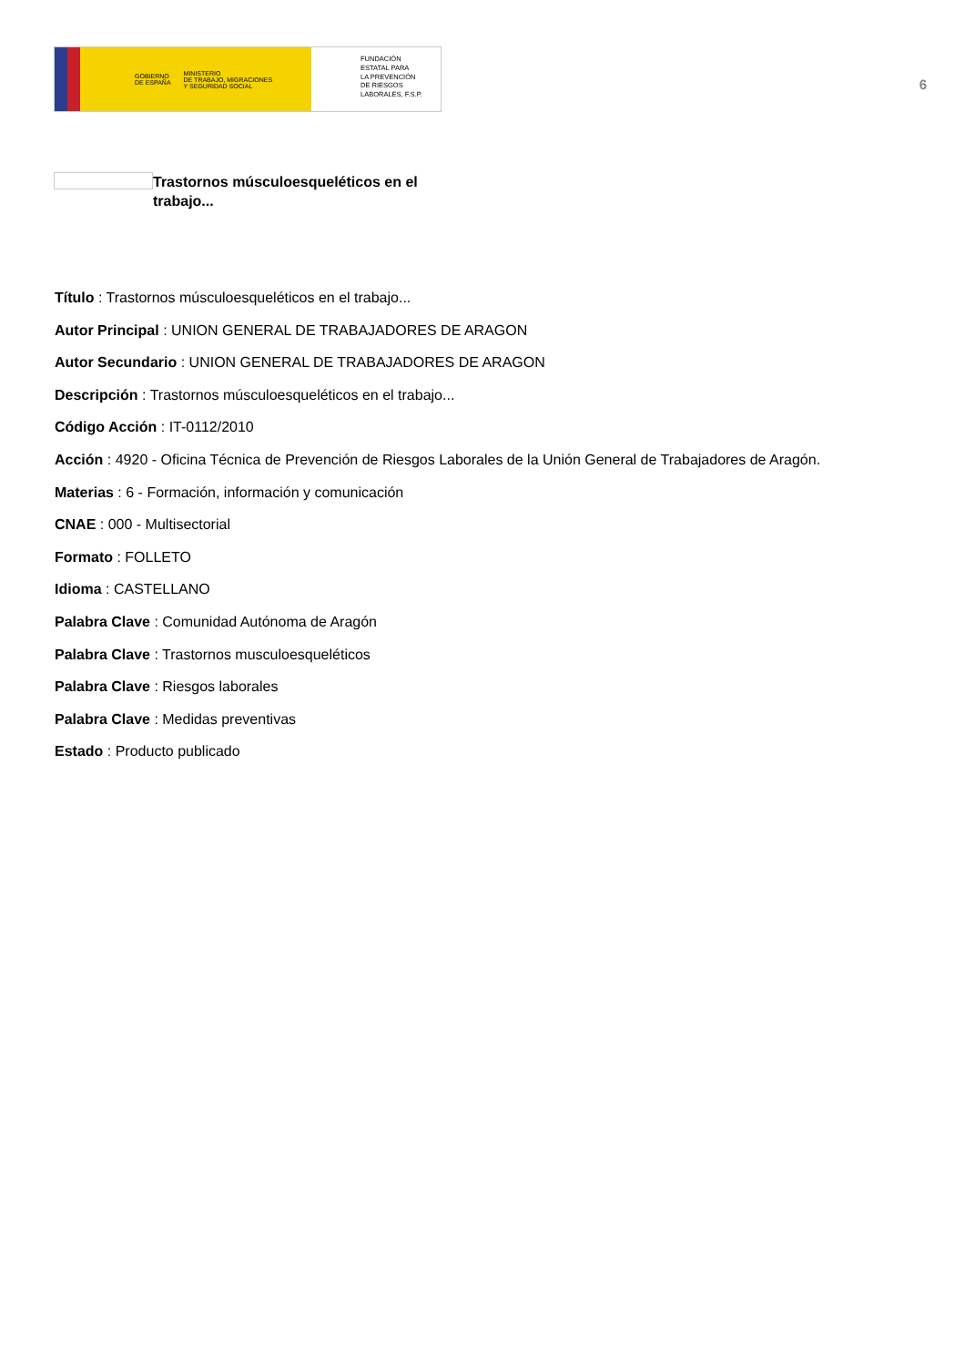GOBIERNO
DE ESPAÑA MINISTERIO
DE TRABAJO, MIGRACIONES
Y SEGURIDAD SOCIAL
FUNDACIÓN
ESTATAL PARA
LA PREVENCIÓN
DE RIESGOS
LABORALES, F.S.P.
6
Trastornos músculoesqueléticos en el trabajo...
Título : Trastornos músculoesqueléticos en el trabajo...
Autor Principal : UNION GENERAL DE TRABAJADORES DE ARAGON
Autor Secundario : UNION GENERAL DE TRABAJADORES DE ARAGON
Descripción : Trastornos músculoesqueléticos en el trabajo...
Código Acción : IT-0112/2010
Acción : 4920 - Oficina Técnica de Prevención de Riesgos Laborales de la Unión General de Trabajadores de Aragón.
Materias : 6 - Formación, información y comunicación
CNAE : 000 - Multisectorial
Formato : FOLLETO
Idioma : CASTELLANO
Palabra Clave : Comunidad Autónoma de Aragón
Palabra Clave : Trastornos musculoesqueléticos
Palabra Clave : Riesgos laborales
Palabra Clave : Medidas preventivas
Estado : Producto publicado